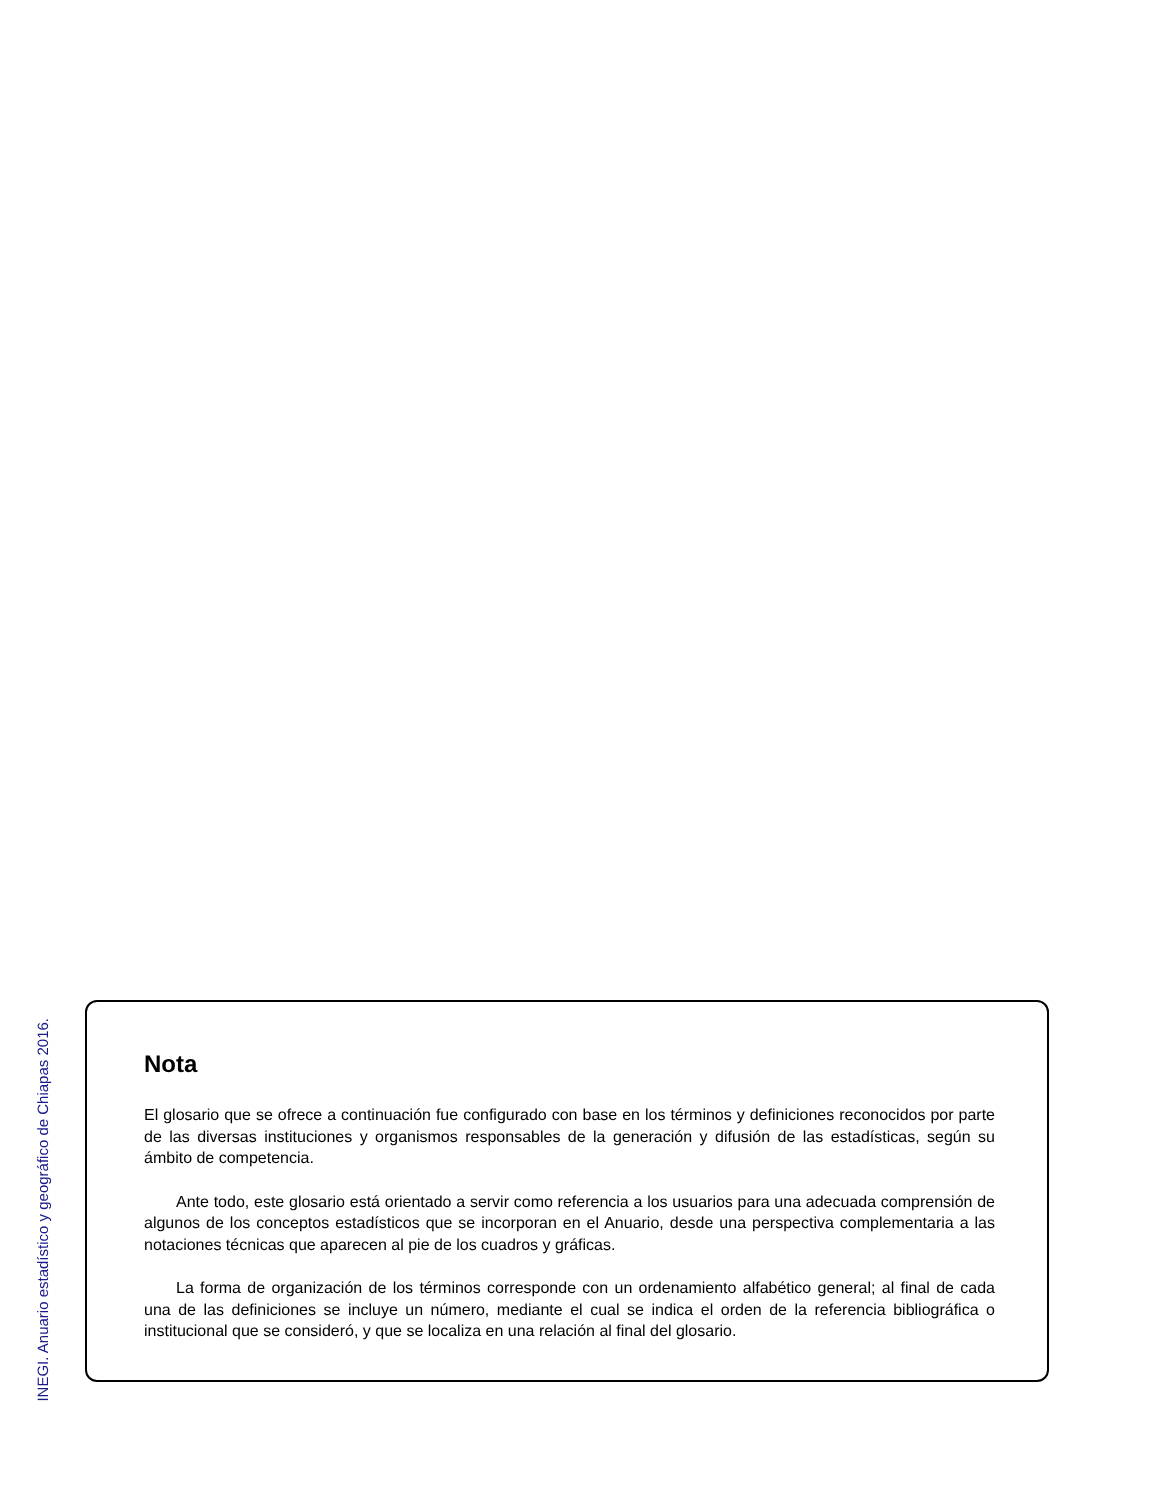INEGI. Anuario estadístico y geográfico de Chiapas 2016.
Nota
El glosario que se ofrece a continuación fue configurado con base en los términos y definiciones reconocidos por parte de las diversas instituciones y organismos responsables de la generación y difusión de las estadísticas, según su ámbito de competencia.
Ante todo, este glosario está orientado a servir como referencia a los usuarios para una adecuada comprensión de algunos de los conceptos estadísticos que se incorporan en el Anuario, desde una perspectiva complementaria a las notaciones técnicas que aparecen al pie de los cuadros y gráficas.
La forma de organización de los términos corresponde con un ordenamiento alfabético general; al final de cada una de las definiciones se incluye un número, mediante el cual se indica el orden de la referencia bibliográfica o institucional que se consideró, y que se localiza en una relación al final del glosario.